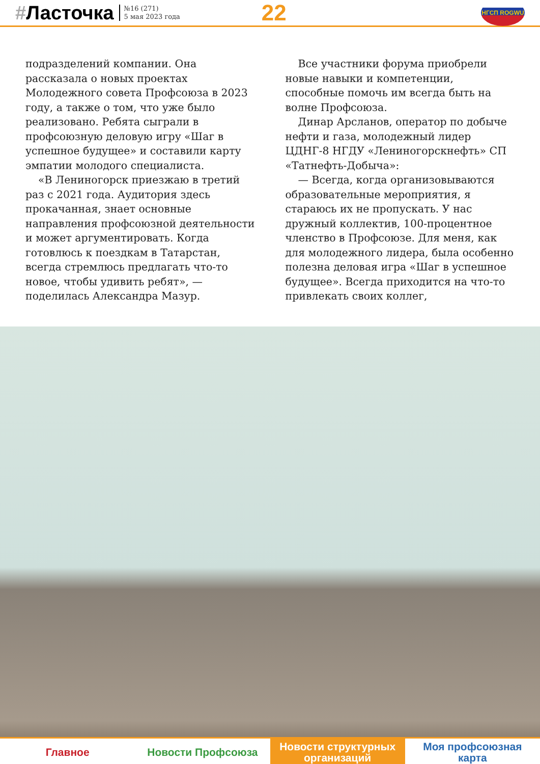#Ласточка
№16 (271)
5 мая 2023 года
22
НГСП ROGWU
подразделений компании. Она рассказала о новых проектах Молодежного совета Профсоюза в 2023 году, а также о том, что уже было реализовано. Ребята сыграли в профсоюзную деловую игру «Шаг в успешное будущее» и составили карту эмпатии молодого специалиста.
«В Лениногорск приезжаю в третий раз с 2021 года. Аудитория здесь прокачанная, знает основные направления профсоюзной деятельности и может аргументировать. Когда готовлюсь к поездкам в Татарстан, всегда стремлюсь предлагать что-то новое, чтобы удивить ребят», — поделилась Александра Мазур.
Все участники форума приобрели новые навыки и компетенции, способные помочь им всегда быть на волне Профсоюза.
Динар Арсланов, оператор по добыче нефти и газа, молодежный лидер ЦДНГ-8 НГДУ «Лениногорскнефть» СП «Татнефть-Добыча»:
— Всегда, когда организовываются образовательные мероприятия, я стараюсь их не пропускать. У нас дружный коллектив, 100-процентное членство в Профсоюзе. Для меня, как для молодежного лидера, была особенно полезна деловая игра «Шаг в успешное будущее». Всегда приходится на что-то привлекать своих коллег,
Главное Новости Профсоюза Новости структурных
организаций
Моя профсоюзная
карта